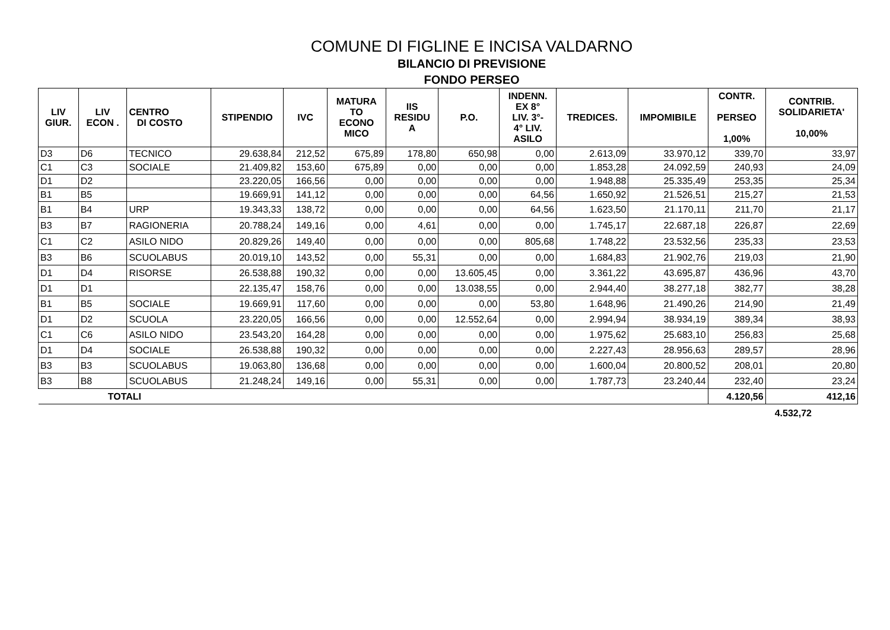COMUNE DI FIGLINE E INCISA VALDARNO
BILANCIO DI PREVISIONE
FONDO PERSEO
| LIV GIUR. | LIV ECON . | CENTRO DI COSTO | STIPENDIO | IVC | MATURA TO ECONO MICO | IIS RESIDU A | P.O. | INDENN. EX 8° LIV. 3°- 4° LIV. ASILO | TREDICES. | IMPOMIBILE | CONTR. PERSEO 1,00% | CONTRIB. SOLIDARIETA' 10,00% |
| --- | --- | --- | --- | --- | --- | --- | --- | --- | --- | --- | --- | --- |
| D3 | D6 | TECNICO | 29.638,84 | 212,52 | 675,89 | 178,80 | 650,98 | 0,00 | 2.613,09 | 33.970,12 | 339,70 | 33,97 |
| C1 | C3 | SOCIALE | 21.409,82 | 153,60 | 675,89 | 0,00 | 0,00 | 0,00 | 1.853,28 | 24.092,59 | 240,93 | 24,09 |
| D1 | D2 | | 23.220,05 | 166,56 | 0,00 | 0,00 | 0,00 | 0,00 | 1.948,88 | 25.335,49 | 253,35 | 25,34 |
| B1 | B5 | | 19.669,91 | 141,12 | 0,00 | 0,00 | 0,00 | 64,56 | 1.650,92 | 21.526,51 | 215,27 | 21,53 |
| B1 | B4 | URP | 19.343,33 | 138,72 | 0,00 | 0,00 | 0,00 | 64,56 | 1.623,50 | 21.170,11 | 211,70 | 21,17 |
| B3 | B7 | RAGIONERIA | 20.788,24 | 149,16 | 0,00 | 4,61 | 0,00 | 0,00 | 1.745,17 | 22.687,18 | 226,87 | 22,69 |
| C1 | C2 | ASILO NIDO | 20.829,26 | 149,40 | 0,00 | 0,00 | 0,00 | 805,68 | 1.748,22 | 23.532,56 | 235,33 | 23,53 |
| B3 | B6 | SCUOLABUS | 20.019,10 | 143,52 | 0,00 | 55,31 | 0,00 | 0,00 | 1.684,83 | 21.902,76 | 219,03 | 21,90 |
| D1 | D4 | RISORSE | 26.538,88 | 190,32 | 0,00 | 0,00 | 13.605,45 | 0,00 | 3.361,22 | 43.695,87 | 436,96 | 43,70 |
| D1 | D1 | | 22.135,47 | 158,76 | 0,00 | 0,00 | 13.038,55 | 0,00 | 2.944,40 | 38.277,18 | 382,77 | 38,28 |
| B1 | B5 | SOCIALE | 19.669,91 | 117,60 | 0,00 | 0,00 | 0,00 | 53,80 | 1.648,96 | 21.490,26 | 214,90 | 21,49 |
| D1 | D2 | SCUOLA | 23.220,05 | 166,56 | 0,00 | 0,00 | 12.552,64 | 0,00 | 2.994,94 | 38.934,19 | 389,34 | 38,93 |
| C1 | C6 | ASILO NIDO | 23.543,20 | 164,28 | 0,00 | 0,00 | 0,00 | 0,00 | 1.975,62 | 25.683,10 | 256,83 | 25,68 |
| D1 | D4 | SOCIALE | 26.538,88 | 190,32 | 0,00 | 0,00 | 0,00 | 0,00 | 2.227,43 | 28.956,63 | 289,57 | 28,96 |
| B3 | B3 | SCUOLABUS | 19.063,80 | 136,68 | 0,00 | 0,00 | 0,00 | 0,00 | 1.600,04 | 20.800,52 | 208,01 | 20,80 |
| B3 | B8 | SCUOLABUS | 21.248,24 | 149,16 | 0,00 | 55,31 | 0,00 | 0,00 | 1.787,73 | 23.240,44 | 232,40 | 23,24 |
| TOTALI | | | | | | | | | | | 4.120,56 | 412,16 |
4.532,72